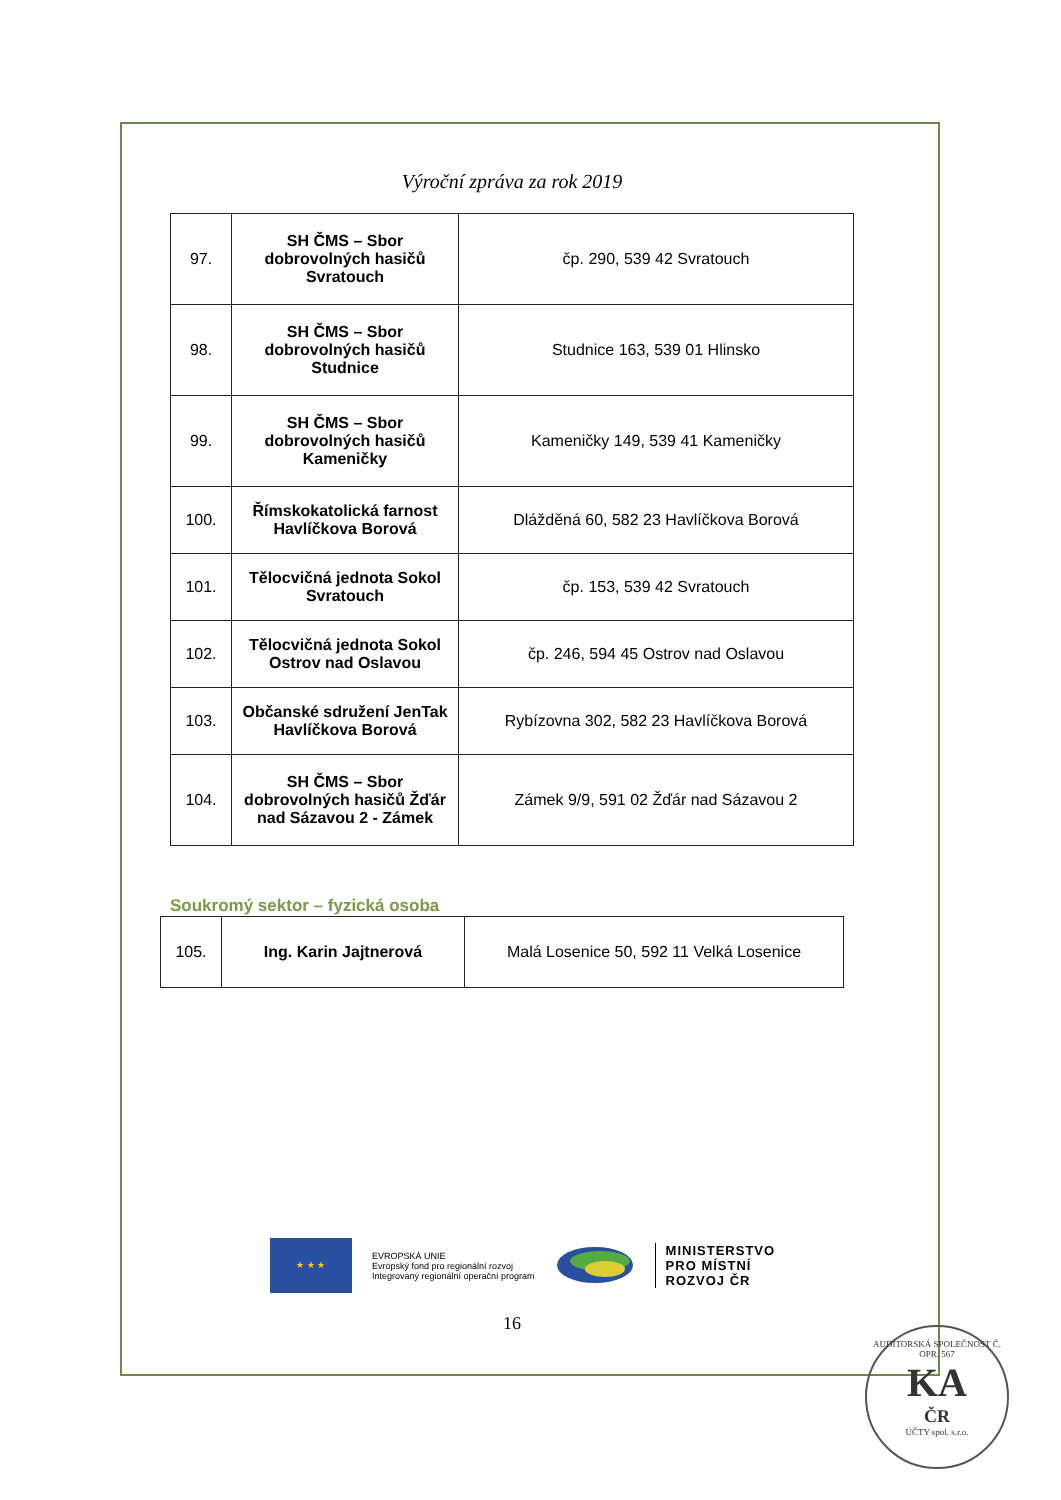Výroční zpráva za rok 2019
| 97. | SH ČMS – Sbor dobrovolných hasičů Svratouch | čp. 290, 539 42 Svratouch |
| 98. | SH ČMS – Sbor dobrovolných hasičů Studnice | Studnice 163, 539 01 Hlinsko |
| 99. | SH ČMS – Sbor dobrovolných hasičů Kameničky | Kameničky 149, 539 41 Kameničky |
| 100. | Římskokatolická farnost Havlíčkova Borová | Dlážděná 60, 582 23 Havlíčkova Borová |
| 101. | Tělocvičná jednota Sokol Svratouch | čp. 153, 539 42 Svratouch |
| 102. | Tělocvičná jednota Sokol Ostrov nad Oslavou | čp. 246, 594 45 Ostrov nad Oslavou |
| 103. | Občanské sdružení JenTak Havlíčkova Borová | Rybízovna 302, 582 23 Havlíčkova Borová |
| 104. | SH ČMS – Sbor dobrovolných hasičů Žďár nad Sázavou 2 - Zámek | Zámek 9/9, 591 02 Žďár nad Sázavou 2 |
Soukromý sektor – fyzická osoba
| 105. | Ing. Karin Jajtnerová | Malá Losenice 50, 592 11 Velká Losenice |
★ ★ ★
EVROPSKÁ UNIE
Evropský fond pro regionální rozvoj
Integrovaný regionální operační program
MINISTERSTVO
PRO MÍSTNÍ
ROZVOJ ČR
16
AUDITORSKÁ SPOLEČNOST Č. OPR. 567
KA
ČR
ÚČTY spol. s.r.o.